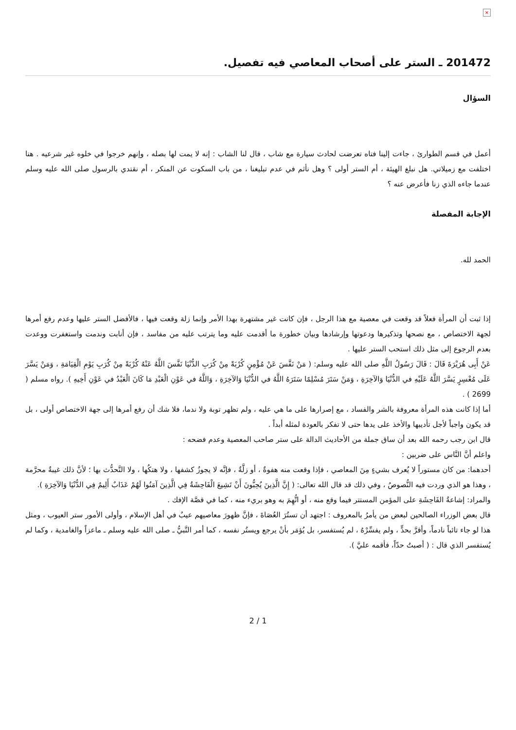×
201472 ـ الستر على أصحاب المعاصي فيه تفصيل.
السؤال
أعمل في قسم الطوارئ ، جاءت إلينا فتاه تعرضت لحادث سيارة مع شاب ، قال لنا الشاب : إنه لا يمت لها بصله ، وإنهم خرجوا في خلوه غير شرعيه . هنا اختلفت مع زميلاتي. هل نبلغ الهيئة ، أم الستر أولى ؟ وهل نأثم في عدم تبليغنا ، من باب السكوت عن المنكر ، أم نقتدي بالرسول صلى الله عليه وسلم عندما جاءه الذي زنا فأعرض عنه ؟
الإجابة المفصلة
الحمد لله.
إذا ثبت أن المرأة فعلاً قد وقعت في معصية مع هذا الرجل ، فإن كانت غير مشتهرة بهذا الأمر وإنما زلة وقعت فيها ، فالأفضل الستر عليها وعدم رفع أمرها لجهة الاختصاص ، مع نصحها وتذكيرها ودعوتها وإرشادها وبيان خطورة ما أقدمت عليه وما يترتب عليه من مفاسد ، فإن أنابت وندمت واستغفرت ووعدت بعدم الرجوع إلى مثل ذلك استحب الستر عليها .
عَنْ أَبِى هُرَيْرَةَ قَالَ : قَالَ رَسُولُ اللَّهِ صلى الله عليه وسلم: ( مَنْ نَفَّسَ عَنْ مُؤْمِنٍ كُرْبَةً مِنْ كُرَبِ الدُّنْيَا نَفَّسَ اللَّهُ عَنْهُ كُرْبَةً مِنْ كُرَبِ يَوْمِ الْقِيَامَةِ ، وَمَنْ يَسَّرَ عَلَى مُعْسِرٍ يَسَّرَ اللَّهُ عَلَيْهِ في الدُّنْيَا وَالآخِرَةِ ، وَمَنْ سَتَرَ مُسْلِمًا سَتَرَهُ اللَّهُ في الدُّنْيَا وَالآخِرَةِ ، وَاللَّهُ في عَوْنِ الْعَبْدِ مَا كَانَ الْعَبْدُ في عَوْنِ أَخِيهِ ). رواه مسلم ( 2699 ) .
أما إذا كانت هذه المرأة معروفة بالشر والفساد ، مع إصرارها على ما هي عليه ، ولم تظهر توبة ولا ندما، فلا شك أن رفع أمرها إلى جهة الاختصاص أولى ، بل قد يكون واجباً لأجل تأديبها والأخذ على يدها حتى لا تفكر بالعودة لمثله أبداً .
قال ابن رجب رحمه الله بعد أن ساق جملة من الأحاديث الدالة على ستر صاحب المعصية وعدم فضحه :
واعلم أنَّ النَّاس على ضربين :
أحدهما: من كان مستوراً لا يُعرف بشيءٍ مِنَ المعاصي ، فإذا وقعت منه هفوةٌ ، أو زلَّةٌ ، فإنَّه لا يجوزُ كشفها ، ولا هتكُها ، ولا التَّحدُّث بها ؛ لأنَّ ذلك غيبةٌ محرَّمة ، وهذا هو الذي وردت فيه النُّصوصُ ، وفي ذلك قد قال الله تعالى: ( إِنَّ الَّذِينَ يُحِبُّونَ أَنْ تَشِيعَ الْفَاحِشَةُ فِي الَّذِينَ آمَنُوا لَهُمْ عَذَابٌ أَلِيمٌ فِي الدُّنْيَا وَالآخِرَةِ ).
والمراد: إشاعةُ الفَاحِشَةِ على المؤمن المستتر فيما وقع منه ، أو اتُّهِمَ به وهو بريء منه ، كما في قصَّة الإفك .
قال بعض الوزراء الصالحين لبعض من يأمرُ بالمعروف : اجتهد أن تستُرَ العُصَاةَ ، فإنَّ ظهورَ معاصيهم عيبٌ في أهل الإسلام ، وأولى الأمور ستر العيوب ، ومثل هذا لو جاء تائباً نادماً، وأقرَّ بحدٍّ ، ولم يفسِّرْهُ ، لم يُستفسر، بل يُؤمَر بأنْ يرجع ويستُر نفسه ، كما أمر النَّبيُّ ـ صلى الله عليه وسلم ـ ماعزاً والغامدية ، وكما لم يُستفسر الذي قال : ( أصبتُ حدّاً، فأقمه عليَّ ).
2 / 1